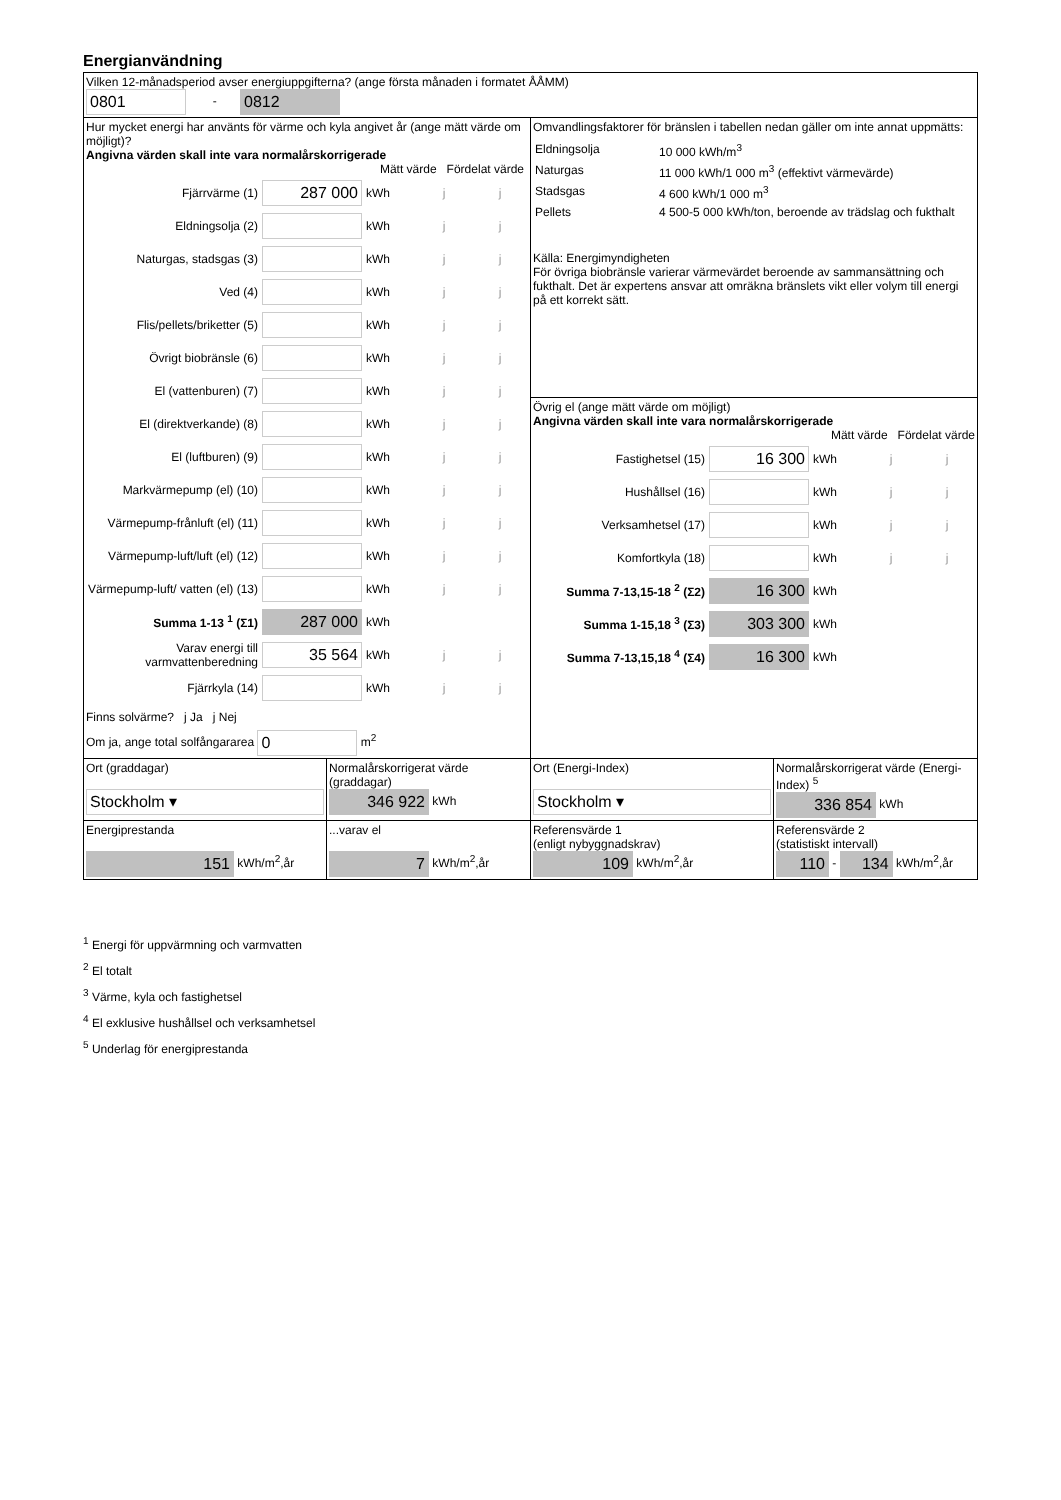Energianvändning
| Vilken 12-månadsperiod avser energiuppgifterna? (ange första månaden i formatet ÅÅMM) 0801 - 0812 | | | |
| Hur mycket energi har använts för värme och kyla angivet år (ange mätt värde om möjligt)? Angivna värden skall inte vara normalårskorrigerade Mätt värde Fördelat värde Fjärrvärme (1) 287 000 kWh j j Eldningsolja (2) kWh j j Naturgas, stadsgas (3) kWh j j Ved (4) kWh j j Flis/pellets/briketter (5) kWh j j Övrigt biobränsle (6) kWh j j El (vattenburen) (7) kWh j j El (direktverkande) (8) kWh j j El (luftburen) (9) kWh j j Markvärmepump (el) (10) kWh j j Värmepump-frånluft (el) (11) kWh j j Värmepump-luft/luft (el) (12) kWh j j Värmepump-luft/ vatten (el) (13) kWh j j Summa 1-13 <sup>1</sup> (Σ1) 287 000 kWh Varav energi till varmvattenberedning 35 564 kWh j j Fjärrkyla (14) kWh j j Finns solvärme? j Ja j Nej Om ja, ange total solfångararea 0 m<sup>2</sup> | | Omvandlingsfaktorer för bränslen i tabellen nedan gäller om inte annat uppmätts: / Eldningsolja / 10 000 kWh/m<sup>3</sup> / / Naturgas / 11 000 kWh/1 000 m<sup>3</sup> (effektivt värmevärde) / / Stadsgas / 4 600 kWh/1 000 m<sup>3</sup> / / Pellets / 4 500-5 000 kWh/ton, beroende av trädslag och fukthalt / Källa: Energimyndigheten För övriga biobränsle varierar värmevärdet beroende av sammansättning och fukthalt. Det är expertens ansvar att omräkna bränslets vikt eller volym till energi på ett korrekt sätt. Övrig el (ange mätt värde om möjligt) Angivna värden skall inte vara normalårskorrigerade Mätt värde Fördelat värde Fastighetsel (15) 16 300 kWh j j Hushållsel (16) kWh j j Verksamhetsel (17) kWh j j Komfortkyla (18) kWh j j Summa 7-13,15-18 <sup>2</sup> (Σ2) 16 300 kWh Summa 1-15,18 <sup>3</sup> (Σ3) 303 300 kWh Summa 7-13,15,18 <sup>4</sup> (Σ4) 16 300 kWh | |
| Ort (graddagar) Stockholm ▾ | Normalårskorrigerat värde (graddagar) 346 922 kWh | Ort (Energi-Index) Stockholm ▾ | Normalårskorrigerat värde (Energi-Index) <sup>5</sup> 336 854 kWh |
| Energiprestanda 151 kWh/m<sup>2</sup>,år | ...varav el 7 kWh/m<sup>2</sup>,år | Referensvärde 1 (enligt nybyggnadskrav) 109 kWh/m<sup>2</sup>,år | Referensvärde 2 (statistiskt intervall) 110 - 134 kWh/m<sup>2</sup>,år |
<sup>1</sup> Energi för uppvärmning och varmvatten
<sup>2</sup> El totalt
<sup>3</sup> Värme, kyla och fastighetsel
<sup>4</sup> El exklusive hushållsel och verksamhetsel
<sup>5</sup> Underlag för energiprestanda